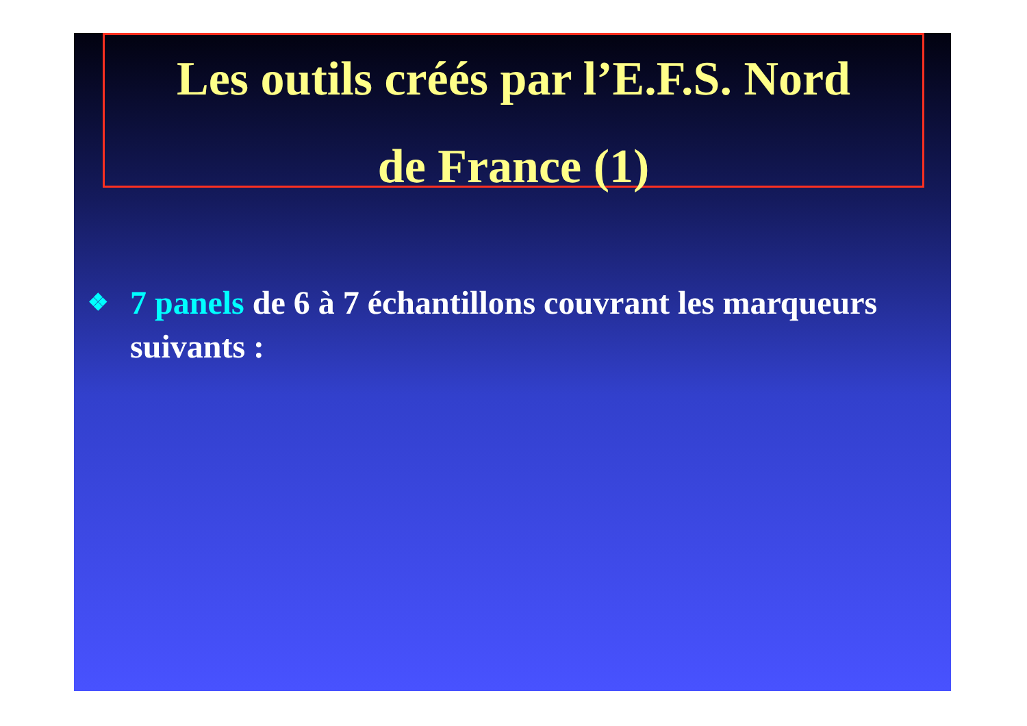Les outils créés par l’E.F.S. Nord
de France (1)
❖ 7 panels de 6 à 7 échantillons couvrant les marqueurs suivants :